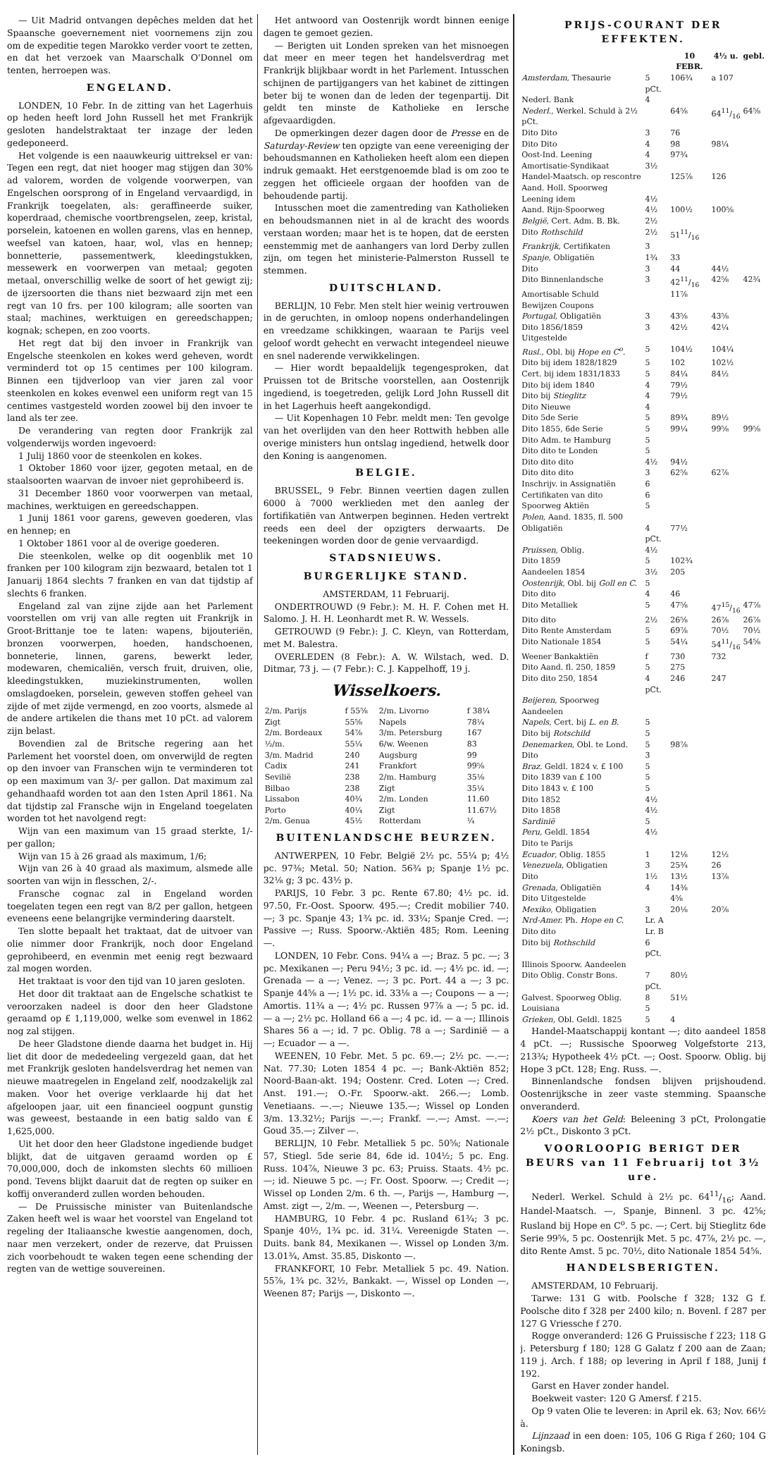— Uit Madrid ontvangen depêches melden dat het Spaansche goevernement niet voornemens zijn zou om de expeditie tegen Marokko verder voort te zetten, en dat het verzoek van Maarschalk O'Donnel om tenten, herroepen was.
ENGELAND.
LONDEN, 10 Febr. In de zitting van het Lagerhuis op heden heeft lord John Russell het met Frankrijk gesloten handelstraktaat ter inzage der leden gedeponeerd.
Het volgende is een naauwkeurig uittreksel er van: Tegen een regt, dat niet hooger mag stijgen dan 30% ad valorem, worden de volgende voorwerpen, van Engelschen oorsprong of in Engeland vervaardigd, in Frankrijk toegelaten, als: geraffineerde suiker, koperdraad, chemische voortbrengselen, zeep, kristal, porselein, katoenen en wollen garens, vlas en hennep, weefsel van katoen, haar, wol, vlas en hennep; bonnetterie, passementwerk, kleedingstukken, messewerk en voorwerpen van metaal; gegoten metaal, onverschillig welke de soort of het gewigt zij; de ijzersoorten die thans niet bezwaard zijn met een regt van 10 frs. per 100 kilogram; alle soorten van staal; machines, werktuigen en gereedschappen; kognak; schepen, en zoo voorts.
Het regt dat bij den invoer in Frankrijk van Engelsche steenkolen en kokes werd geheven, wordt verminderd tot op 15 centimes per 100 kilogram. Binnen een tijdverloop van vier jaren zal voor steenkolen en kokes evenwel een uniform regt van 15 centimes vastgesteld worden zoowel bij den invoer te land als ter zee.
De verandering van regten door Frankrijk zal volgenderwijs worden ingevoerd:
1 Julij 1860 voor de steenkolen en kokes.
1 Oktober 1860 voor ijzer, gegoten metaal, en de staalsoorten waarvan de invoer niet geprohibeerd is.
31 December 1860 voor voorwerpen van metaal, machines, werktuigen en gereedschappen.
1 Junij 1861 voor garens, geweven goederen, vlas en hennep; en
1 Oktober 1861 voor al de overige goederen.
Die steenkolen, welke op dit oogenblik met 10 franken per 100 kilogram zijn bezwaard, betalen tot 1 Januarij 1864 slechts 7 franken en van dat tijdstip af slechts 6 franken.
Engeland zal van zijne zijde aan het Parlement voorstellen om vrij van alle regten uit Frankrijk in Groot-Brittanje toe te laten: wapens, bijouteriën, bronzen voorwerpen, hoeden, handschoenen, bonneterie, linnen, garens, bewerkt leder, modewaren, chemicaliën, versch fruit, druiven, olie, kleedingstukken, muziekinstrumenten, wollen omslagdoeken, porselein, geweven stoffen geheel van zijde of met zijde vermengd, en zoo voorts, alsmede al de andere artikelen die thans met 10 pCt. ad valorem zijn belast.
Bovendien zal de Britsche regering aan het Parlement het voorstel doen, om onverwijld de regten op den invoer van Franschen wijn te verminderen tot op een maximum van 3/- per gallon. Dat maximum zal gehandhaafd worden tot aan den 1sten April 1861. Na dat tijdstip zal Fransche wijn in Engeland toegelaten worden tot het navolgend regt:
Wijn van een maximum van 15 graad sterkte, 1/- per gallon;
Wijn van 15 à 26 graad als maximum, 1/6;
Wijn van 26 à 40 graad als maximum, alsmede alle soorten van wijn in flesschen, 2/-.
Fransche cognac zal in Engeland worden toegelaten tegen een regt van 8/2 per gallon, hetgeen eveneens eene belangrijke vermindering daarstelt.
Ten slotte bepaalt het traktaat, dat de uitvoer van olie nimmer door Frankrijk, noch door Engeland geprohibeerd, en evenmin met eenig regt bezwaard zal mogen worden.
Het traktaat is voor den tijd van 10 jaren gesloten.
Het door dit traktaat aan de Engelsche schatkist te veroorzaken nadeel is door den heer Gladstone geraamd op £ 1,119,000, welke som evenwel in 1862 nog zal stijgen.
De heer Gladstone diende daarna het budget in. Hij liet dit door de mededeeling vergezeld gaan, dat het met Frankrijk gesloten handelsverdrag het nemen van nieuwe maatregelen in Engeland zelf, noodzakelijk zal maken. Voor het overige verklaarde hij dat het afgeloopen jaar, uit een financieel oogpunt gunstig was geweest, bestaande in een batig saldo van £ 1,625,000.
Uit het door den heer Gladstone ingediende budget blijkt, dat de uitgaven geraamd worden op £ 70,000,000, doch de inkomsten slechts 60 millioen pond. Tevens blijkt daaruit dat de regten op suiker en koffij onveranderd zullen worden behouden.
— De Pruissische minister van Buitenlandsche Zaken heeft wel is waar het voorstel van Engeland tot regeling der Italiaansche kwestie aangenomen, doch, naar men verzekert, onder de rezerve, dat Pruissen zich voorbehoudt te waken tegen eene schending der regten van de wettige souvereinen.
Het antwoord van Oostenrijk wordt binnen eenige dagen te gemoet gezien.
— Berigten uit Londen spreken van het misnoegen dat meer en meer tegen het handelsverdrag met Frankrijk blijkbaar wordt in het Parlement. Intusschen schijnen de partijgangers van het kabinet de zittingen beter bij te wonen dan de leden der tegenpartij. Dit geldt ten minste de Katholieke en Iersche afgevaardigden.
De opmerkingen dezer dagen door de Presse en de Saturday-Review ten opzigte van eene vereeniging der behoudsmannen en Katholieken heeft alom een diepen indruk gemaakt. Het eerstgenoemde blad is om zoo te zeggen het officieele orgaan der hoofden van de behoudende partij.
Intusschen moet die zamentreding van Katholieken en behoudsmannen niet in al de kracht des woords verstaan worden; maar het is te hopen, dat de eersten eenstemmig met de aanhangers van lord Derby zullen zijn, om tegen het ministerie-Palmerston Russell te stemmen.
DUITSCHLAND.
BERLIJN, 10 Febr. Men stelt hier weinig vertrouwen in de geruchten, in omloop nopens onderhandelingen en vreedzame schikkingen, waaraan te Parijs veel geloof wordt gehecht en verwacht integendeel nieuwe en snel naderende verwikkelingen.
— Hier wordt bepaaldelijk tegengesproken, dat Pruissen tot de Britsche voorstellen, aan Oostenrijk ingediend, is toegetreden, gelijk Lord John Russell dit in het Lagerhuis heeft aangekondigd.
— Uit Kopenhagen 10 Febr. meldt men: Ten gevolge van het overlijden van den heer Rottwith hebben alle overige ministers hun ontslag ingediend, hetwelk door den Koning is aangenomen.
BELGIE.
BRUSSEL, 9 Febr. Binnen veertien dagen zullen 6000 à 7000 werklieden met den aanleg der fortifikatiën van Antwerpen beginnen. Heden vertrekt reeds een deel der opzigters derwaarts. De teekeningen worden door de genie vervaardigd.
STADSNIEUWS.
BURGERLIJKE STAND.
AMSTERDAM, 11 Februarij.
ONDERTROUWD (9 Febr.): M. H. F. Cohen met H. Salomo. J. H. H. Leonhardt met R. W. Wessels.
GETROUWD (9 Febr.): J. C. Kleyn, van Rotterdam, met M. Balestra.
OVERLEDEN (8 Febr.): A. W. Wilstach, wed. D. Ditmar, 73 j. — (7 Febr.): C. J. Kappelhoff, 19 j.
Wisselkoers.
| 2/m. Parijs | f 55⅝ | 2/m. Livorno | f 38¼ |
| Zigt | 55⅝ | Napels | 78¼ |
| 2/m. Bordeaux | 54⅞ | 3/m. Petersburg | 167 |
| ½/m. | 55¼ | 6/w. Weenen | 83 |
| 3/m. Madrid | 240 | Augsburg | 99 |
| Cadix | 241 | Frankfort | 99⅝ |
| Sevilië | 238 | 2/m. Hamburg | 35⅛ |
| Bilbao | 238 | Zigt | 35¼ |
| Lissabon | 40¾ | 2/m. Londen | 11.60 |
| Porto | 40¼ | Zigt | 11.67½ |
| 2/m. Genua | 45½ | Rotterdam | ¼ |
BUITENLANDSCHE BEURZEN.
ANTWERPEN, 10 Febr. België 2½ pc. 55¼ p; 4½ pc. 97⅜; Metal. 50; Nation. 56¾ p; Spanje 1½ pc. 32⅛ g; 3 pc. 43½ p.
PARIJS, 10 Febr. 3 pc. Rente 67.80; 4½ pc. id. 97.50, Fr.-Oost. Spoorw. 495.—; Credit mobilier 740.—; 3 pc. Spanje 43; 1¾ pc. id. 33¼; Spanje Cred. —; Passive —; Russ. Spoorw.-Aktiën 485; Rom. Leening —.
LONDEN, 10 Febr. Cons. 94¼ a —; Braz. 5 pc. —; 3 pc. Mexikanen —; Peru 94½; 3 pc. id. —; 4½ pc. id. —; Grenada — a —; Venez. —; 3 pc. Port. 44 a —; 3 pc. Spanje 44⅝ a —; 1½ pc. id. 33⅛ a —; Coupons — a —; Amortis. 11¾ a —; 4½ pc. Russen 97⅞ a —; 5 pc. id. — a —; 2½ pc. Holland 66 a —; 4 pc. id. — a —; Illinois Shares 56 a —; id. 7 pc. Oblig. 78 a —; Sardinië — a —; Ecuador — a —.
WEENEN, 10 Febr. Met. 5 pc. 69.—; 2½ pc. —.—; Nat. 77.30; Loten 1854 4 pc. —; Bank-Aktiën 852; Noord-Baan-akt. 194; Oostenr. Cred. Loten —; Cred. Anst. 191.—; O.-Fr. Spoorw.-akt. 266.—; Lomb. Venetiaans. —.—; Nieuwe 135.—; Wissel op Londen 3/m. 13.32½; Parijs —.—; Frankf. —.—; Amst. —.—; Goud 35.—; Zilver —.
BERLIJN, 10 Febr. Metalliek 5 pc. 50⅝; Nationale 57, Stiegl. 5de serie 84, 6de id. 104½; 5 pc. Eng. Russ. 104⅞, Nieuwe 3 pc. 63; Pruiss. Staats. 4½ pc. —; id. Nieuwe 5 pc. —; Fr. Oost. Spoorw. —; Credit —; Wissel op Londen 2/m. 6 th. —, Parijs —, Hamburg —, Amst. zigt —, 2/m. —, Weenen —, Petersburg —.
HAMBURG, 10 Febr. 4 pc. Rusland 61¾; 3 pc. Spanje 40½, 1¾ pc. id. 31¼. Vereenigde Staten —. Duits. bank 84, Mexikanen —. Wissel op Londen 3/m. 13.01¾, Amst. 35.85, Diskonto —.
FRANKFORT, 10 Febr. Metalliek 5 pc. 49. Nation. 55⅞, 1¾ pc. 32½, Bankakt. —, Wissel op Londen —, Weenen 87; Parijs —, Diskonto —.
PRIJS-COURANT DER EFFEKTEN.
| | | 10 FEBR. | 4½ u. | gebl. |
| --- | --- | --- | --- | --- |
| Amsterdam , Thesaurie | 5 pCt. | 106¾ | a 107 | |
| Nederl. Bank | 4 | | | |
| Nederl. , Werkel. Schuld à 2½ pCt. | | 64⅝ | 6411/16 | 64⅝ |
| Dito Dito | 3 | 76 | | |
| Dito Dito | 4 | 98 | 98¼ | |
| Oost-Ind. Leening | 4 | 97¾ | | |
| Amortisatie-Syndikaat | 3½ | | | |
| Handel-Maatsch. op rescontre | | 125⅞ | 126 | |
| Aand. Holl. Spoorweg | | | | |
| Leening idem | 4½ | | | |
| Aand. Rijn-Spoorweg | 4½ | 100½ | 100⅝ | |
| België , Cert. Adm. B. Bk. | 2½ | | | |
| Dito Rothschild | 2½ | 5111/16 | | |
| Frankrijk , Certifikaten | 3 | | | |
| Spanje , Obligatiën | 1¾ | 33 | | |
| Dito | 3 | 44 | 44½ | |
| Dito Binnenlandsche | 3 | 4211/16 | 42⅝ | 42¾ |
| Amortisable Schuld | | 11⅞ | | |
| Bewijzen Coupons | | | | |
| Portugal , Obligatiën | 3 | 43⅝ | 43⅝ | |
| Dito 1856/1859 | 3 | 42½ | 42¼ | |
| Uitgestelde | | | | |
| Rusl. , Obl. bij Hope en C<sup>o</sup>. | 5 | 104½ | 104¼ | |
| Dito bij idem 1828/1829 | 5 | 102 | 102½ | |
| Cert. bij idem 1831/1833 | 5 | 84¼ | 84½ | |
| Dito bij idem 1840 | 4 | 79½ | | |
| Dito bij Stieglitz | 4 | 79½ | | |
| Dito Nieuwe | 4 | | | |
| Dito 5de Serie | 5 | 89¾ | 89½ | |
| Dito 1855, 6de Serie | 5 | 99¼ | 99⅝ | 99⅝ |
| Dito Adm. te Hamburg | 5 | | | |
| Dito dito te Londen | 5 | | | |
| Dito dito dito | 4½ | 94½ | | |
| Dito dito dito | 3 | 62⅝ | 62⅞ | |
| Inschrijv. in Assignatiën | 6 | | | |
| Certifikaten van dito | 6 | | | |
| Spoorweg Aktiën | 5 | | | |
| Polen , Aand. 1835, fl. 500 | | | | |
| Obligatiën | 4 pCt. | 77½ | | |
| Pruissen , Oblig. | 4½ | | | |
| Dito 1859 | 5 | 102¾ | | |
| Aandeelen 1854 | 3½ | 205 | | |
| Oostenrijk , Obl. bij Goll en C. | 5 | | | |
| Dito dito | 4 | 46 | | |
| Dito Metalliek | 5 | 47⅝ | 4715/16 | 47⅞ |
| Dito dito | 2½ | 26⅝ | 26⅞ | 26⅞ |
| Dito Rente Amsterdam | 5 | 69⅞ | 70½ | 70½ |
| Dito Nationale 1854 | 5 | 54¼ | 5411/16 | 54⅝ |
| Weener Bankaktiën | f | 730 | 732 | |
| Dito Aand. fl. 250, 1859 | 5 | 275 | | |
| Dito dito 250, 1854 | 4 pCt. | 246 | 247 | |
| Beijeren , Spoorweg Aandeelen | | | | |
| Napels , Cert. bij L. en B. | 5 | | | |
| Dito bij Rotschild | 5 | | | |
| Denemarken , Obl. te Lond. | 5 | 98⅞ | | |
| Dito | 3 | | | |
| Braz. Geldl. 1824 v. £ 100 | 5 | | | |
| Dito 1839 van £ 100 | 5 | | | |
| Dito 1843 v. £ 100 | 5 | | | |
| Dito 1852 | 4½ | | | |
| Dito 1858 | 4½ | | | |
| Sardinië | 5 | | | |
| Peru , Geldl. 1854 | 4½ | | | |
| Dito te Parijs | | | | |
| Ecuador , Oblig. 1855 | 1 | 12⅛ | 12½ | |
| Venezuela , Obligatien | 3 | 25¾ | 26 | |
| Dito | 1½ | 13½ | 13⅞ | |
| Grenada , Obligatiën | 4 | 14⅜ | | |
| Dito Uitgestelde | | 4⅝ | | |
| Mexiko , Obligatien | 3 | 20⅛ | 20⅞ | |
| Nrd-Amer. Ph. Hope en C. | Lr. A | | | |
| Dito dito | Lr. B | | | |
| Dito bij Rothschild | 6 pCt. | | | |
| Illinois Spoorw. Aandeelen | | | | |
| Dito Oblig. Constr Bons. | 7 pCt. | 80½ | | |
| Galvest. Spoorweg Oblig. | 8 | 51½ | | |
| Louisiana | 5 | | | |
| Grieken , Obl. Geldl. 1825 | 5 | 4 | | |
Handel-Maatschappij kontant —; dito aandeel 1858 4 pCt. —; Russische Spoorweg Volgefstorte 213, 213¾; Hypotheek 4½ pCt. —; Oost. Spoorw. Oblig. bij Hope 3 pCt. 128; Eng. Russ. —.
Binnenlandsche fondsen blijven prijshoudend. Oostenrijksche in zeer vaste stemming. Spaansche onveranderd.
Koers van het Geld: Beleening 3 pCt, Prolongatie 2½ pCt., Diskonto 3 pCt.
VOORLOOPIG BERIGT DER BEURS van 11 Februarij tot 3½ ure.
Nederl. Werkel. Schuld à 2½ pc. 6411/16; Aand. Handel-Maatsch. —, Spanje, Binnenl. 3 pc. 42⅝; Rusland bij Hope en C<sup>o</sup>. 5 pc. —; Cert. bij Stieglitz 6de Serie 99⅝, 5 pc. Oostenrijk Met. 5 pc. 47⅞, 2½ pc. —, dito Rente Amst. 5 pc. 70½, dito Nationale 1854 54⅝.
HANDELSBERIGTEN.
AMSTERDAM, 10 Februarij.
Tarwe: 131 G witb. Poolsche f 328; 132 G f. Poolsche dito f 328 per 2400 kilo; n. Bovenl. f 287 per 127 G Vriessche f 270.
Rogge onveranderd: 126 G Pruissische f 223; 118 G j. Petersburg f 180; 128 G Galatz f 200 aan de Zaan; 119 j. Arch. f 188; op levering in April f 188, Junij f 192.
Garst en Haver zonder handel.
Boekweit vaster: 120 G Amersf. f 215.
Op 9 vaten Olie te leveren: in April ek. 63; Nov. 66½ à.
Lijnzaad in een doen: 105, 106 G Riga f 260; 104 G Koningsb.